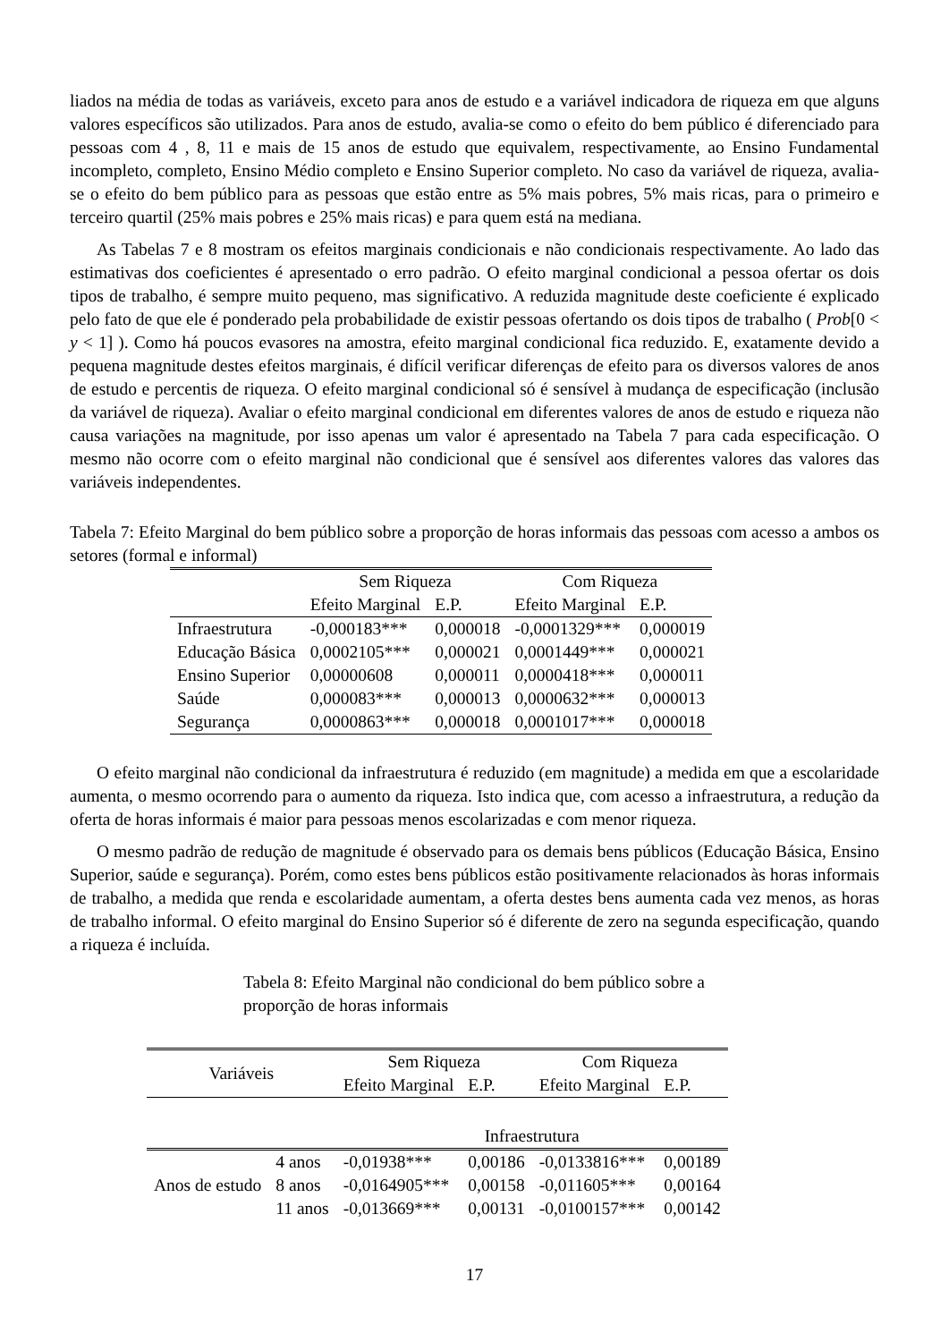liados na média de todas as variáveis, exceto para anos de estudo e a variável indicadora de riqueza em que alguns valores específicos são utilizados. Para anos de estudo, avalia-se como o efeito do bem público é diferenciado para pessoas com 4 , 8, 11 e mais de 15 anos de estudo que equivalem, respectivamente, ao Ensino Fundamental incompleto, completo, Ensino Médio completo e Ensino Superior completo. No caso da variável de riqueza, avalia-se o efeito do bem público para as pessoas que estão entre as 5% mais pobres, 5% mais ricas, para o primeiro e terceiro quartil (25% mais pobres e 25% mais ricas) e para quem está na mediana.
As Tabelas 7 e 8 mostram os efeitos marginais condicionais e não condicionais respectivamente. Ao lado das estimativas dos coeficientes é apresentado o erro padrão. O efeito marginal condicional a pessoa ofertar os dois tipos de trabalho, é sempre muito pequeno, mas significativo. A reduzida magnitude deste coeficiente é explicado pelo fato de que ele é ponderado pela probabilidade de existir pessoas ofertando os dois tipos de trabalho ( Prob[0 < y < 1] ). Como há poucos evasores na amostra, efeito marginal condicional fica reduzido. E, exatamente devido a pequena magnitude destes efeitos marginais, é difícil verificar diferenças de efeito para os diversos valores de anos de estudo e percentis de riqueza. O efeito marginal condicional só é sensível à mudança de especificação (inclusão da variável de riqueza). Avaliar o efeito marginal condicional em diferentes valores de anos de estudo e riqueza não causa variações na magnitude, por isso apenas um valor é apresentado na Tabela 7 para cada especificação. O mesmo não ocorre com o efeito marginal não condicional que é sensível aos diferentes valores das valores das variáveis independentes.
Tabela 7: Efeito Marginal do bem público sobre a proporção de horas informais das pessoas com acesso a ambos os setores (formal e informal)
| | Sem Riqueza | | Com Riqueza | |
| --- | --- | --- | --- | --- |
| | Efeito Marginal | E.P. | Efeito Marginal | E.P. |
| Infraestrutura | -0,000183*** | 0,000018 | -0,0001329*** | 0,000019 |
| Educação Básica | 0,0002105*** | 0,000021 | 0,0001449*** | 0,000021 |
| Ensino Superior | 0,00000608 | 0,000011 | 0,0000418*** | 0,000011 |
| Saúde | 0,000083*** | 0,000013 | 0,0000632*** | 0,000013 |
| Segurança | 0,0000863*** | 0,000018 | 0,0001017*** | 0,000018 |
O efeito marginal não condicional da infraestrutura é reduzido (em magnitude) a medida em que a escolaridade aumenta, o mesmo ocorrendo para o aumento da riqueza. Isto indica que, com acesso a infraestrutura, a redução da oferta de horas informais é maior para pessoas menos escolarizadas e com menor riqueza.
O mesmo padrão de redução de magnitude é observado para os demais bens públicos (Educação Básica, Ensino Superior, saúde e segurança). Porém, como estes bens públicos estão positivamente relacionados às horas informais de trabalho, a medida que renda e escolaridade aumentam, a oferta destes bens aumenta cada vez menos, as horas de trabalho informal. O efeito marginal do Ensino Superior só é diferente de zero na segunda especificação, quando a riqueza é incluída.
Tabela 8: Efeito Marginal não condicional do bem público sobre a proporção de horas informais
| Variáveis | | Sem Riqueza | | Com Riqueza | |
| --- | --- | --- | --- | --- | --- |
| | | Efeito Marginal | E.P. | Efeito Marginal | E.P. |
| | | Infraestrutura | | | |
| Anos de estudo | 4 anos | -0,01938*** | 0,00186 | -0,0133816*** | 0,00189 |
| | 8 anos | -0,0164905*** | 0,00158 | -0,011605*** | 0,00164 |
| | 11 anos | -0,013669*** | 0,00131 | -0,0100157*** | 0,00142 |
17